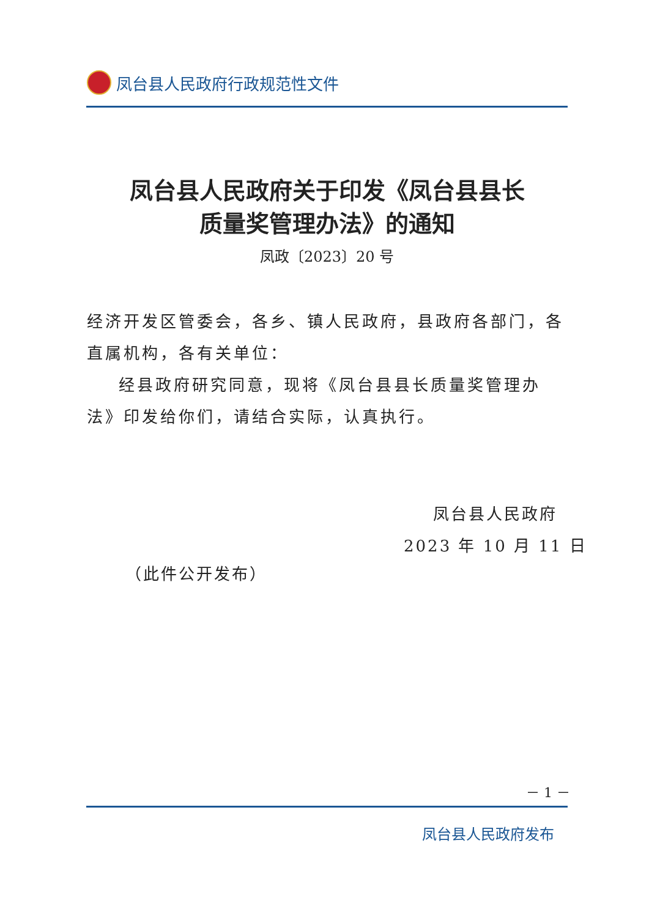凤台县人民政府行政规范性文件
凤台县人民政府关于印发《凤台县县长
质量奖管理办法》的通知
凤政〔2023〕20 号
经济开发区管委会，各乡、镇人民政府，县政府各部门，各直属机构，各有关单位：
经县政府研究同意，现将《凤台县县长质量奖管理办法》印发给你们，请结合实际，认真执行。
凤台县人民政府
2023 年 10 月 11 日
（此件公开发布）
－ 1 －
凤台县人民政府发布